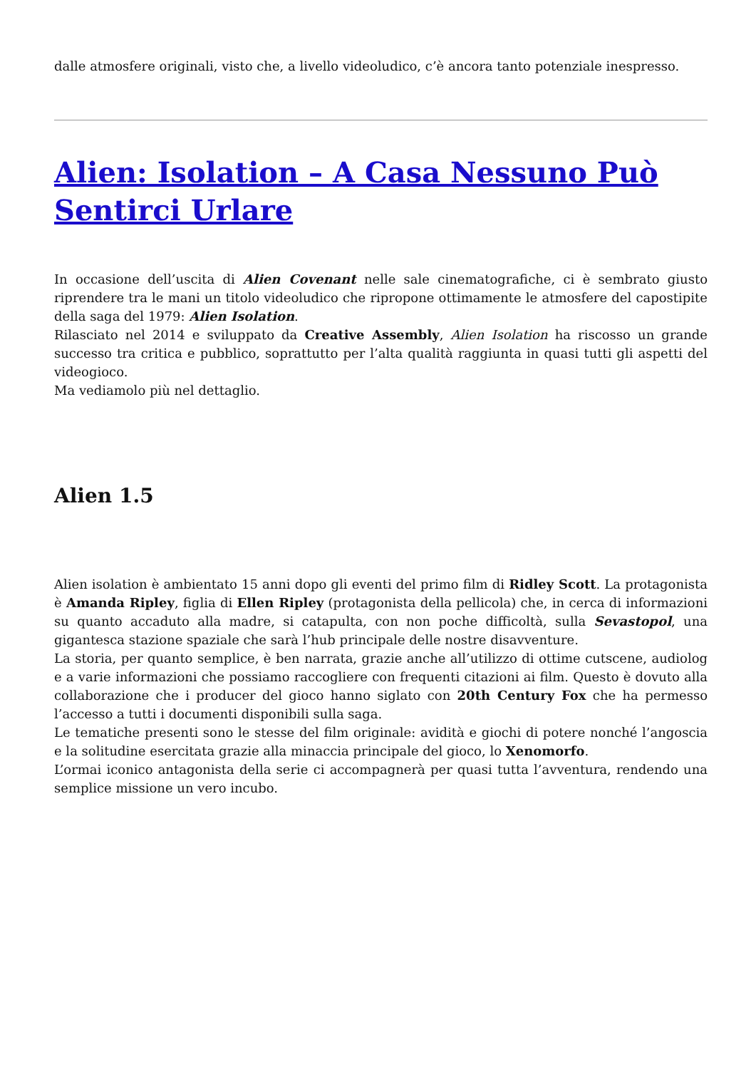dalle atmosfere originali, visto che, a livello videoludico, c’è ancora tanto potenziale inespresso.
Alien: Isolation – A Casa Nessuno Può Sentirci Urlare
In occasione dell’uscita di Alien Covenant nelle sale cinematografiche, ci è sembrato giusto riprendere tra le mani un titolo videoludico che ripropone ottimamente le atmosfere del capostipite della saga del 1979: Alien Isolation.
Rilasciato nel 2014 e sviluppato da Creative Assembly, Alien Isolation ha riscosso un grande successo tra critica e pubblico, soprattutto per l’alta qualità raggiunta in quasi tutti gli aspetti del videogioco.
Ma vediamolo più nel dettaglio.
Alien 1.5
Alien isolation è ambientato 15 anni dopo gli eventi del primo film di Ridley Scott. La protagonista è Amanda Ripley, figlia di Ellen Ripley (protagonista della pellicola) che, in cerca di informazioni su quanto accaduto alla madre, si catapulta, con non poche difficoltà, sulla Sevastopol, una gigantesca stazione spaziale che sarà l’hub principale delle nostre disavventure.
La storia, per quanto semplice, è ben narrata, grazie anche all’utilizzo di ottime cutscene, audiolog e a varie informazioni che possiamo raccogliere con frequenti citazioni ai film. Questo è dovuto alla collaborazione che i producer del gioco hanno siglato con 20th Century Fox che ha permesso l’accesso a tutti i documenti disponibili sulla saga.
Le tematiche presenti sono le stesse del film originale: avidità e giochi di potere nonché l’angoscia e la solitudine esercitata grazie alla minaccia principale del gioco, lo Xenomorfo.
L’ormai iconico antagonista della serie ci accompagnerà per quasi tutta l’avventura, rendendo una semplice missione un vero incubo.